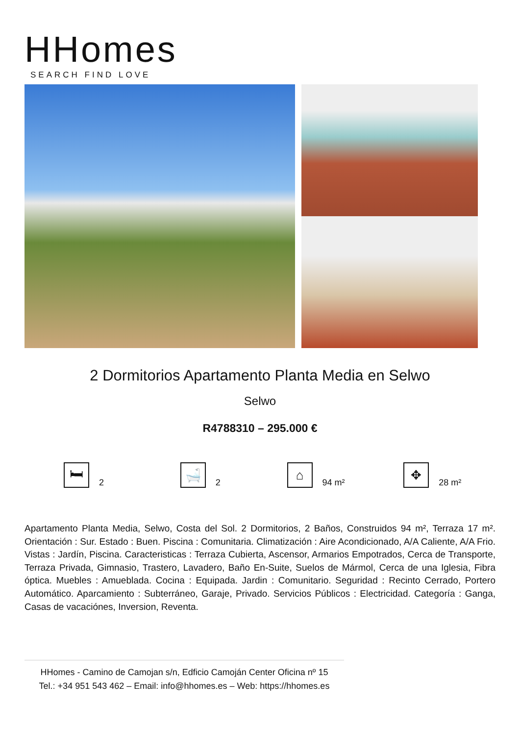HHomes
SEARCH FIND LOVE
2 Dormitorios Apartamento Planta Media en Selwo
Selwo
R4788310 – 295.000 €
🛏 2
🛁 2
⌂ 94 m²
✥ 28 m²
Apartamento Planta Media, Selwo, Costa del Sol. 2 Dormitorios, 2 Baños, Construidos 94 m², Terraza 17 m². Orientación : Sur. Estado : Buen. Piscina : Comunitaria. Climatización : Aire Acondicionado, A/A Caliente, A/A Frio. Vistas : Jardín, Piscina. Caracteristicas : Terraza Cubierta, Ascensor, Armarios Empotrados, Cerca de Transporte, Terraza Privada, Gimnasio, Trastero, Lavadero, Baño En-Suite, Suelos de Mármol, Cerca de una Iglesia, Fibra óptica. Muebles : Amueblada. Cocina : Equipada. Jardin : Comunitario. Seguridad : Recinto Cerrado, Portero Automático. Aparcamiento : Subterráneo, Garaje, Privado. Servicios Públicos : Electricidad. Categoría : Ganga, Casas de vacaciónes, Inversion, Reventa.
HHomes - Camino de Camojan s/n, Edficio Camoján Center Oficina nº 15
Tel.: +34 951 543 462 – Email: info@hhomes.es – Web: https://hhomes.es